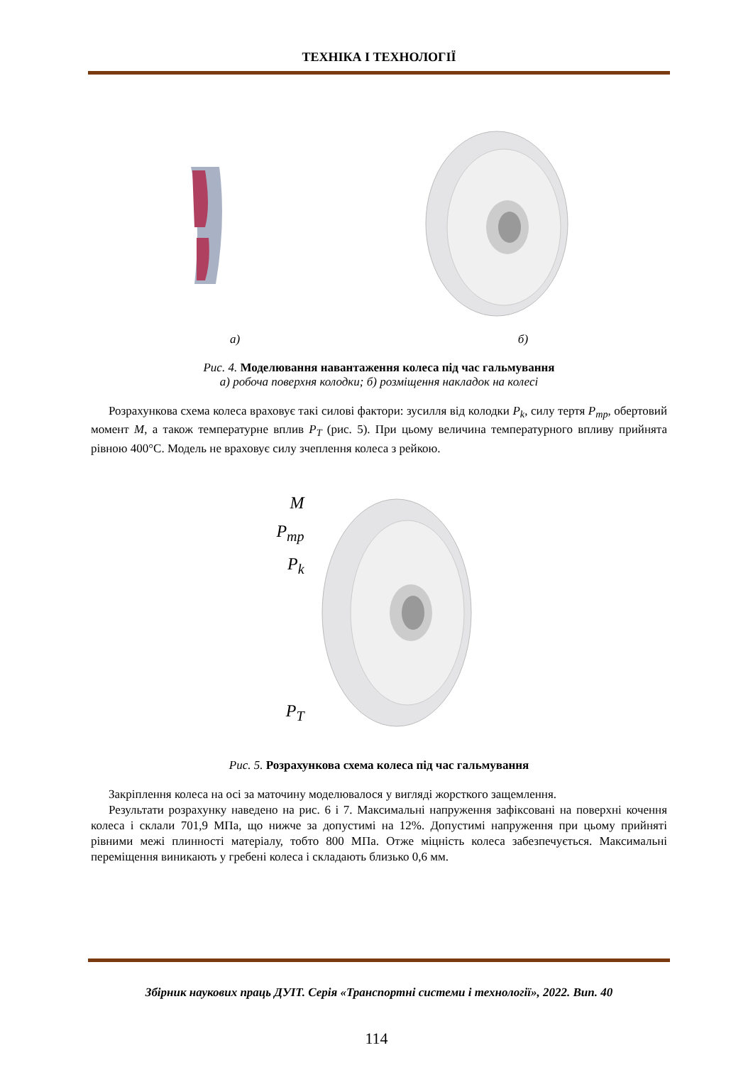ТЕХНІКА І ТЕХНОЛОГІЇ
а) б)
Рис. 4. Моделювання навантаження колеса під час гальмування
а) робоча поверхня колодки; б) розміщення накладок на колесі
Розрахункова схема колеса враховує такі силові фактори: зусилля від колодки P<sub>k</sub>, силу тертя P<sub>тр</sub>, обертовий момент M, а також температурне вплив P<sub>T</sub> (рис. 5). При цьому величина температурного впливу прийнята рівною 400°С. Модель не враховує силу зчеплення колеса з рейкою.
M
P<sub>тр</sub>
P<sub>k</sub>
P<sub>T</sub>
Рис. 5. Розрахункова схема колеса під час гальмування
Закріплення колеса на осі за маточину моделювалося у вигляді жорсткого защемлення.
Результати розрахунку наведено на рис. 6 і 7. Максимальні напруження зафіксовані на поверхні кочення колеса і склали 701,9 МПа, що нижче за допустимі на 12%. Допустимі напруження при цьому прийняті рівними межі плинності матеріалу, тобто 800 МПа. Отже міцність колеса забезпечується. Максимальні переміщення виникають у гребені колеса і складають близько 0,6 мм.
Збірник наукових праць ДУІТ. Серія «Транспортні системи і технології», 2022. Вип. 40
114